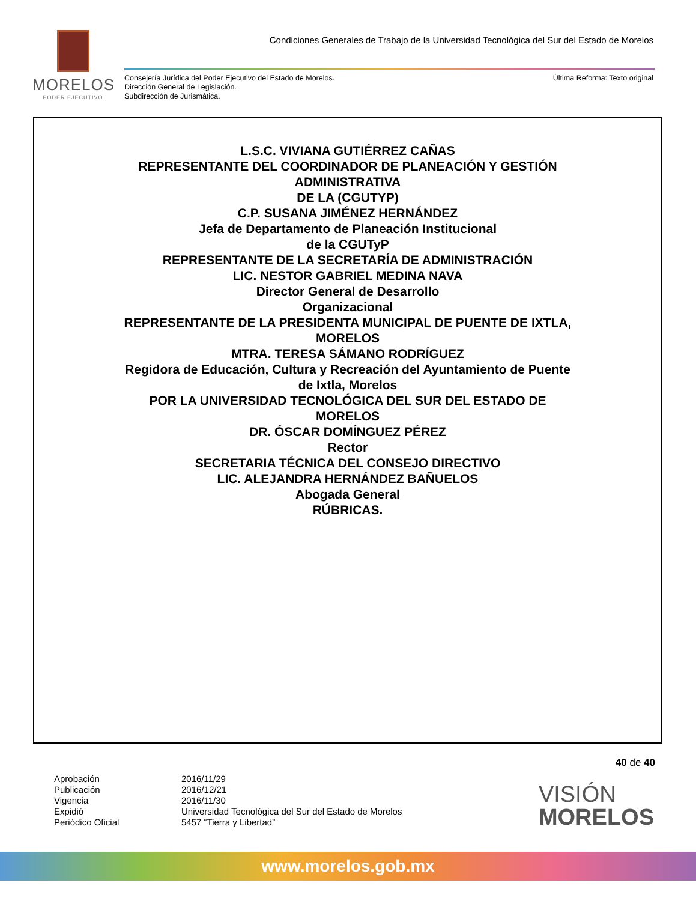MORELOS
PODER EJECUTIVO
Condiciones Generales de Trabajo de la Universidad Tecnológica del Sur del Estado de Morelos
Consejería Jurídica del Poder Ejecutivo del Estado de Morelos.
Dirección General de Legislación.
Subdirección de Jurismática.
Última Reforma: Texto original
L.S.C. VIVIANA GUTIÉRREZ CAÑAS
REPRESENTANTE DEL COORDINADOR DE PLANEACIÓN Y GESTIÓN
ADMINISTRATIVA
DE LA (CGUTYP)
C.P. SUSANA JIMÉNEZ HERNÁNDEZ
Jefa de Departamento de Planeación Institucional
de la CGUTyP
REPRESENTANTE DE LA SECRETARÍA DE ADMINISTRACIÓN
LIC. NESTOR GABRIEL MEDINA NAVA
Director General de Desarrollo
Organizacional
REPRESENTANTE DE LA PRESIDENTA MUNICIPAL DE PUENTE DE IXTLA,
MORELOS
MTRA. TERESA SÁMANO RODRÍGUEZ
Regidora de Educación, Cultura y Recreación del Ayuntamiento de Puente
de Ixtla, Morelos
POR LA UNIVERSIDAD TECNOLÓGICA DEL SUR DEL ESTADO DE
MORELOS
DR. ÓSCAR DOMÍNGUEZ PÉREZ
Rector
SECRETARIA TÉCNICA DEL CONSEJO DIRECTIVO
LIC. ALEJANDRA HERNÁNDEZ BAÑUELOS
Abogada General
RÚBRICAS.
40 de 40
Aprobación
Publicación
Vigencia
Expidió
Periódico Oficial
2016/11/29
2016/12/21
2016/11/30
Universidad Tecnológica del Sur del Estado de Morelos
5457 “Tierra y Libertad”
VISIÓN
MORELOS
www.morelos.gob.mx